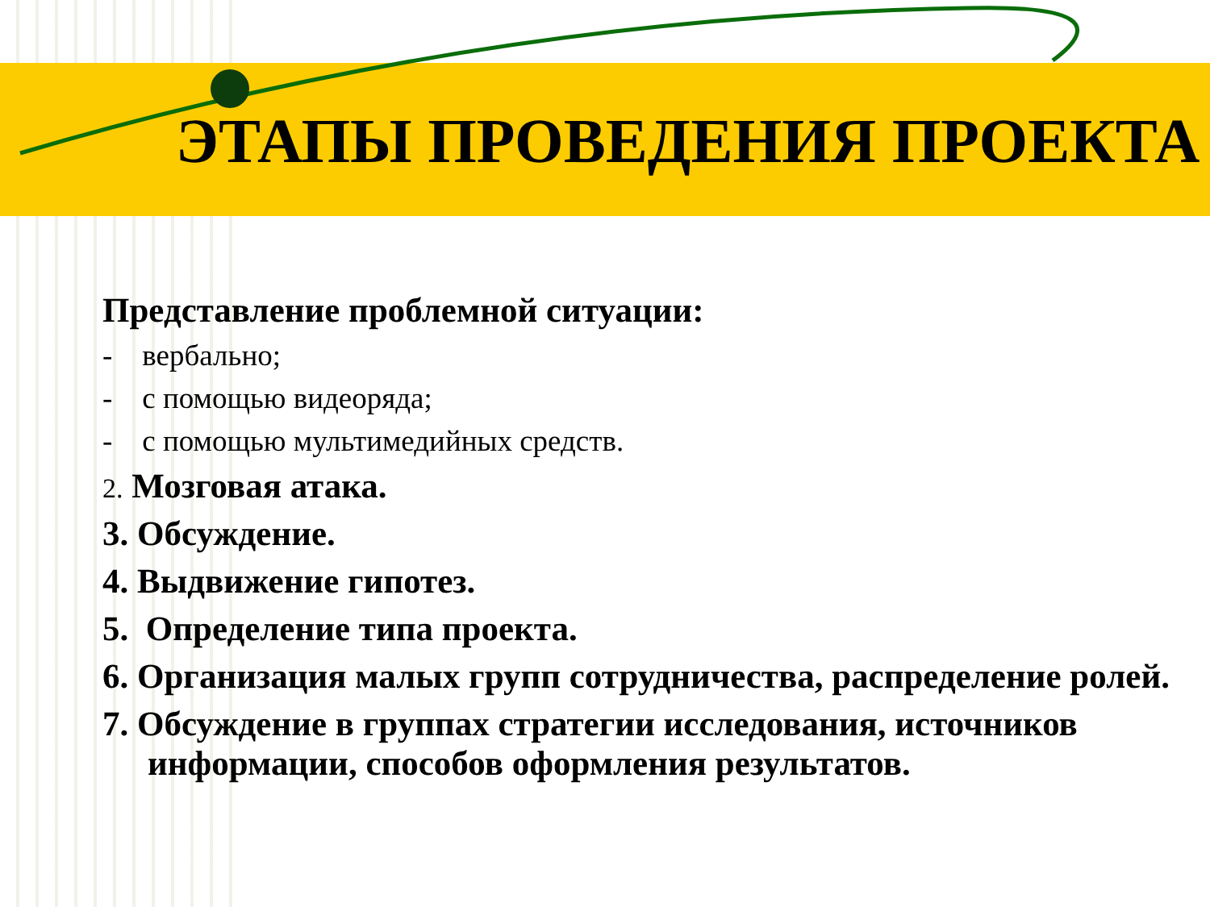ЭТАПЫ ПРОВЕДЕНИЯ ПРОЕКТА
Представление проблемной ситуации:
- вербально;
- с помощью видеоряда;
- с помощью мультимедийных средств.
2. Мозговая атака.
3. Обсуждение.
4. Выдвижение гипотез.
5. Определение типа проекта.
6. Организация малых групп сотрудничества, распределение ролей.
7. Обсуждение в группах стратегии исследования, источников информации, способов оформления результатов.